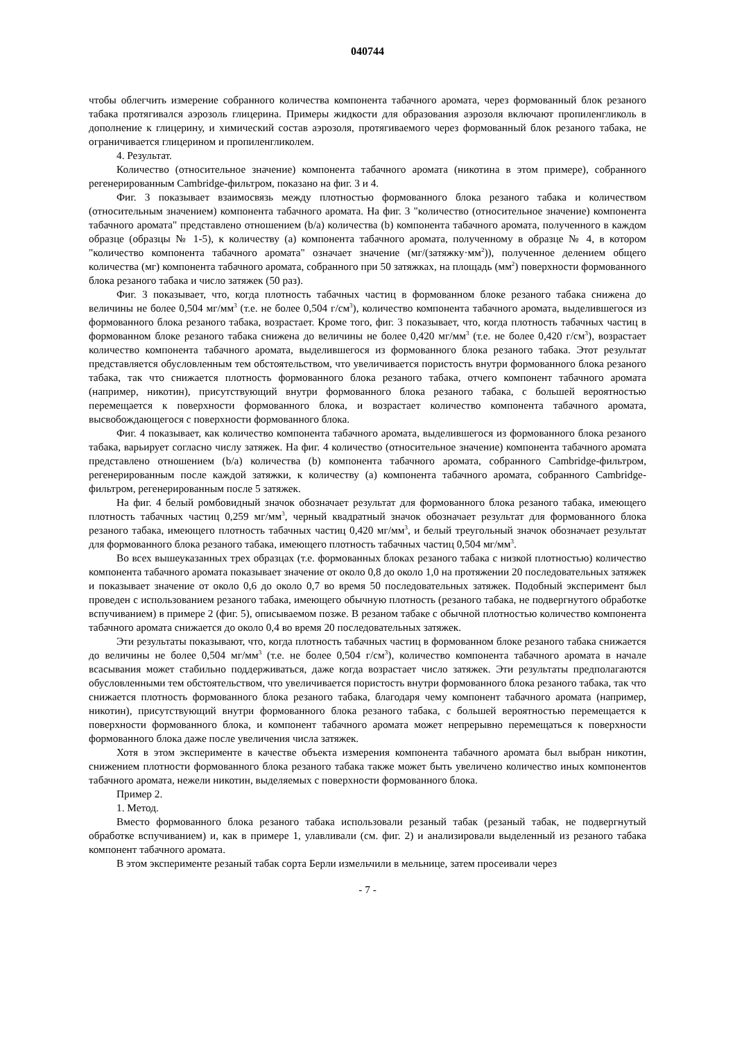040744
чтобы облегчить измерение собранного количества компонента табачного аромата, через формованный блок резаного табака протягивался аэрозоль глицерина. Примеры жидкости для образования аэрозоля включают пропиленгликоль в дополнение к глицерину, и химический состав аэрозоля, протягиваемого через формованный блок резаного табака, не ограничивается глицерином и пропиленгликолем.
4. Результат.
Количество (относительное значение) компонента табачного аромата (никотина в этом примере), собранного регенерированным Cambridge-фильтром, показано на фиг. 3 и 4.
Фиг. 3 показывает взаимосвязь между плотностью формованного блока резаного табака и количеством (относительным значением) компонента табачного аромата. На фиг. 3 "количество (относительное значение) компонента табачного аромата" представлено отношением (b/a) количества (b) компонента табачного аромата, полученного в каждом образце (образцы № 1-5), к количеству (а) компонента табачного аромата, полученному в образце № 4, в котором "количество компонента табачного аромата" означает значение (мг/(затяжку·мм<sup>2</sup>)), полученное делением общего количества (мг) компонента табачного аромата, собранного при 50 затяжках, на площадь (мм<sup>2</sup>) поверхности формованного блока резаного табака и число затяжек (50 раз).
Фиг. 3 показывает, что, когда плотность табачных частиц в формованном блоке резаного табака снижена до величины не более 0,504 мг/мм<sup>3</sup> (т.е. не более 0,504 г/см<sup>3</sup>), количество компонента табачного аромата, выделившегося из формованного блока резаного табака, возрастает. Кроме того, фиг. 3 показывает, что, когда плотность табачных частиц в формованном блоке резаного табака снижена до величины не более 0,420 мг/мм<sup>3</sup> (т.е. не более 0,420 г/см<sup>3</sup>), возрастает количество компонента табачного аромата, выделившегося из формованного блока резаного табака. Этот результат представляется обусловленным тем обстоятельством, что увеличивается пористость внутри формованного блока резаного табака, так что снижается плотность формованного блока резаного табака, отчего компонент табачного аромата (например, никотин), присутствующий внутри формованного блока резаного табака, с большей вероятностью перемещается к поверхности формованного блока, и возрастает количество компонента табачного аромата, высвобождающегося с поверхности формованного блока.
Фиг. 4 показывает, как количество компонента табачного аромата, выделившегося из формованного блока резаного табака, варьирует согласно числу затяжек. На фиг. 4 количество (относительное значение) компонента табачного аромата представлено отношением (b/a) количества (b) компонента табачного аромата, собранного Cambridge-фильтром, регенерированным после каждой затяжки, к количеству (а) компонента табачного аромата, собранного Cambridge-фильтром, регенерированным после 5 затяжек.
На фиг. 4 белый ромбовидный значок обозначает результат для формованного блока резаного табака, имеющего плотность табачных частиц 0,259 мг/мм<sup>3</sup>, черный квадратный значок обозначает результат для формованного блока резаного табака, имеющего плотность табачных частиц 0,420 мг/мм<sup>3</sup>, и белый треугольный значок обозначает результат для формованного блока резаного табака, имеющего плотность табачных частиц 0,504 мг/мм<sup>3</sup>.
Во всех вышеуказанных трех образцах (т.е. формованных блоках резаного табака с низкой плотностью) количество компонента табачного аромата показывает значение от около 0,8 до около 1,0 на протяжении 20 последовательных затяжек и показывает значение от около 0,6 до около 0,7 во время 50 последовательных затяжек. Подобный эксперимент был проведен с использованием резаного табака, имеющего обычную плотность (резаного табака, не подвергнутого обработке вспучиванием) в примере 2 (фиг. 5), описываемом позже. В резаном табаке с обычной плотностью количество компонента табачного аромата снижается до около 0,4 во время 20 последовательных затяжек.
Эти результаты показывают, что, когда плотность табачных частиц в формованном блоке резаного табака снижается до величины не более 0,504 мг/мм<sup>3</sup> (т.е. не более 0,504 г/см<sup>3</sup>), количество компонента табачного аромата в начале всасывания может стабильно поддерживаться, даже когда возрастает число затяжек. Эти результаты предполагаются обусловленными тем обстоятельством, что увеличивается пористость внутри формованного блока резаного табака, так что снижается плотность формованного блока резаного табака, благодаря чему компонент табачного аромата (например, никотин), присутствующий внутри формованного блока резаного табака, с большей вероятностью перемещается к поверхности формованного блока, и компонент табачного аромата может непрерывно перемещаться к поверхности формованного блока даже после увеличения числа затяжек.
Хотя в этом эксперименте в качестве объекта измерения компонента табачного аромата был выбран никотин, снижением плотности формованного блока резаного табака также может быть увеличено количество иных компонентов табачного аромата, нежели никотин, выделяемых с поверхности формованного блока.
Пример 2.
1. Метод.
Вместо формованного блока резаного табака использовали резаный табак (резаный табак, не подвергнутый обработке вспучиванием) и, как в примере 1, улавливали (см. фиг. 2) и анализировали выделенный из резаного табака компонент табачного аромата.
В этом эксперименте резаный табак сорта Берли измельчили в мельнице, затем просеивали через
- 7 -